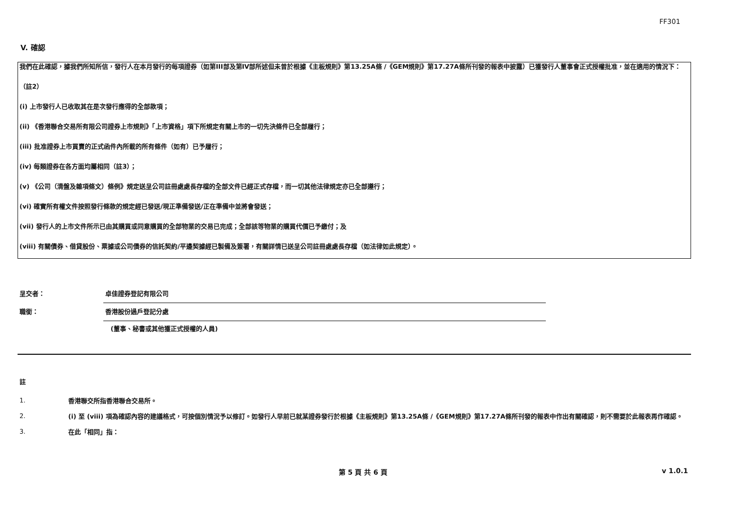FF301
V. 確認
我們在此確認，據我們所知所信，發行人在本月發行的每項證券（如第III部及第IV部所述但未曾於根據《主板規則》第13.25A條 /《GEM規則》第17.27A條所刊發的報表中披露）已獲發行人董事會正式授權批准，並在適用的情況下：
（註2）
(i) 上市發行人已收取其在是次發行應得的全部款項；
(ii) 《香港聯合交易所有限公司證券上市規則》「上市資格」項下所規定有關上市的一切先決條件已全部履行；
(iii) 批准證券上市買賣的正式函件內所載的所有條件（如有）已予履行；
(iv) 每類證券在各方面均屬相同（註3）；
(v) 《公司（清盤及雜項條文）條例》規定送呈公司註冊處處長存檔的全部文件已經正式存檔，而一切其他法律規定亦已全部遵行；
(vi) 確實所有權文件按照發行條款的規定經已發送/現正準備發送/正在準備中並將會發送；
(vii) 發行人的上市文件所示已由其購買或同意購買的全部物業的交易已完成；全部該等物業的購買代價已予繳付；及
(viii) 有關債券、借貸股份、票據或公司債券的信託契約/平邊契據經已製備及簽署，有關詳情已送呈公司註冊處處長存檔（如法律如此規定）。
呈交者： 卓佳證券登記有限公司
職銜： 香港股份過戶登記分處
(董事、秘書或其他獲正式授權的人員)
註
1.
香港聯交所指香港聯合交易所。
2.
(i) 至 (viii) 項為確認內容的建議格式，可按個別情況予以修訂。如發行人早前已就某證券發行於根據《主板規則》第13.25A條 /《GEM規則》第17.27A條所刊發的報表中作出有關確認，則不需要於此報表再作確認。
3.
在此「相同」指：
第 5 頁 共 6 頁 v 1.0.1